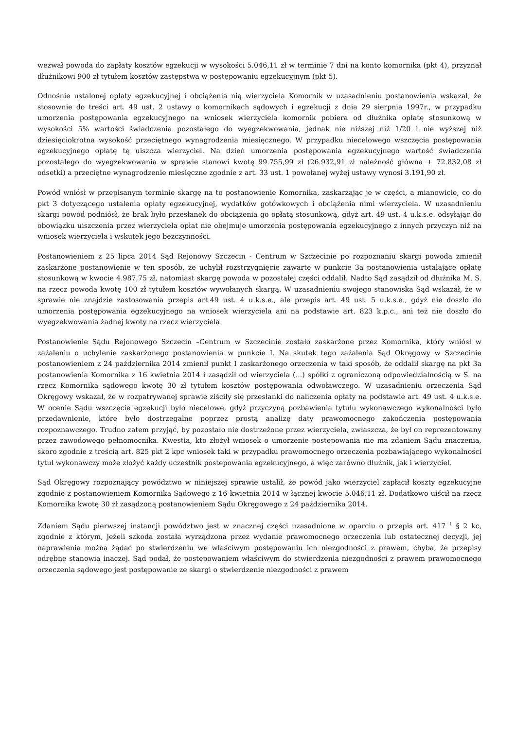wezwał powoda do zapłaty kosztów egzekucji w wysokości 5.046,11 zł w terminie 7 dni na konto komornika (pkt 4), przyznał dłużnikowi 900 zł tytułem kosztów zastępstwa w postępowaniu egzekucyjnym (pkt 5).
Odnośnie ustalonej opłaty egzekucyjnej i obciążenia nią wierzyciela Komornik w uzasadnieniu postanowienia wskazał, że stosownie do treści art. 49 ust. 2 ustawy o komornikach sądowych i egzekucji z dnia 29 sierpnia 1997r., w przypadku umorzenia postępowania egzekucyjnego na wniosek wierzyciela komornik pobiera od dłużnika opłatę stosunkową w wysokości 5% wartości świadczenia pozostałego do wyegzekwowania, jednak nie niższej niż 1/20 i nie wyższej niż dziesięciokrotna wysokość przeciętnego wynagrodzenia miesięcznego. W przypadku niecelowego wszczęcia postępowania egzekucyjnego opłatę tę uiszcza wierzyciel. Na dzień umorzenia postępowania egzekucyjnego wartość świadczenia pozostałego do wyegzekwowania w sprawie stanowi kwotę 99.755,99 zł (26.932,91 zł należność główna + 72.832,08 zł odsetki) a przeciętne wynagrodzenie miesięczne zgodnie z art. 33 ust. 1 powołanej wyżej ustawy wynosi 3.191,90 zł.
Powód wniósł w przepisanym terminie skargę na to postanowienie Komornika, zaskarżając je w części, a mianowicie, co do pkt 3 dotyczącego ustalenia opłaty egzekucyjnej, wydatków gotówkowych i obciążenia nimi wierzyciela. W uzasadnieniu skargi powód podniósł, że brak było przesłanek do obciążenia go opłatą stosunkową, gdyż art. 49 ust. 4 u.k.s.e. odsyłając do obowiązku uiszczenia przez wierzyciela opłat nie obejmuje umorzenia postępowania egzekucyjnego z innych przyczyn niż na wniosek wierzyciela i wskutek jego bezczynności.
Postanowieniem z 25 lipca 2014 Sąd Rejonowy Szczecin - Centrum w Szczecinie po rozpoznaniu skargi powoda zmienił zaskarżone postanowienie w ten sposób, że uchylił rozstrzygnięcie zawarte w punkcie 3a postanowienia ustalające opłatę stosunkową w kwocie 4.987,75 zł, natomiast skargę powoda w pozostałej części oddalił. Nadto Sąd zasądził od dłużnika M. S. na rzecz powoda kwotę 100 zł tytułem kosztów wywołanych skargą. W uzasadnieniu swojego stanowiska Sąd wskazał, że w sprawie nie znajdzie zastosowania przepis art.49 ust. 4 u.k.s.e., ale przepis art. 49 ust. 5 u.k.s.e., gdyż nie doszło do umorzenia postępowania egzekucyjnego na wniosek wierzyciela ani na podstawie art. 823 k.p.c., ani też nie doszło do wyegzekwowania żadnej kwoty na rzecz wierzyciela.
Postanowienie Sądu Rejonowego Szczecin –Centrum w Szczecinie zostało zaskarżone przez Komornika, który wniósł w zażaleniu o uchylenie zaskarżonego postanowienia w punkcie I. Na skutek tego zażalenia Sąd Okręgowy w Szczecinie postanowieniem z 24 października 2014 zmienił punkt I zaskarżonego orzeczenia w taki sposób, że oddalił skargę na pkt 3a postanowienia Komornika z 16 kwietnia 2014 i zasądził od wierzyciela (...) spółki z ograniczoną odpowiedzialnością w S. na rzecz Komornika sądowego kwotę 30 zł tytułem kosztów postępowania odwoławczego. W uzasadnieniu orzeczenia Sąd Okręgowy wskazał, że w rozpatrywanej sprawie ziściły się przesłanki do naliczenia opłaty na podstawie art. 49 ust. 4 u.k.s.e. W ocenie Sądu wszczęcie egzekucji było niecelowe, gdyż przyczyną pozbawienia tytułu wykonawczego wykonalności było przedawnienie, które było dostrzegalne poprzez prostą analizę daty prawomocnego zakończenia postępowania rozpoznawczego. Trudno zatem przyjąć, by pozostało nie dostrzeżone przez wierzyciela, zwłaszcza, że był on reprezentowany przez zawodowego pełnomocnika. Kwestia, kto złożył wniosek o umorzenie postępowania nie ma zdaniem Sądu znaczenia, skoro zgodnie z treścią art. 825 pkt 2 kpc wniosek taki w przypadku prawomocnego orzeczenia pozbawiającego wykonalności tytuł wykonawczy może złożyć każdy uczestnik postepowania egzekucyjnego, a więc zarówno dłużnik, jak i wierzyciel.
Sąd Okręgowy rozpoznający powództwo w niniejszej sprawie ustalił, że powód jako wierzyciel zapłacił koszty egzekucyjne zgodnie z postanowieniem Komornika Sądowego z 16 kwietnia 2014 w łącznej kwocie 5.046.11 zł. Dodatkowo uiścił na rzecz Komornika kwotę 30 zł zasądzoną postanowieniem Sądu Okręgowego z 24 października 2014.
Zdaniem Sądu pierwszej instancji powództwo jest w znacznej części uzasadnione w oparciu o przepis art. 417 <sup>1</sup> § 2 kc, zgodnie z którym, jeżeli szkoda została wyrządzona przez wydanie prawomocnego orzeczenia lub ostatecznej decyzji, jej naprawienia można żądać po stwierdzeniu we właściwym postępowaniu ich niezgodności z prawem, chyba, że przepisy odrębne stanowią inaczej. Sąd podał, że postępowaniem właściwym do stwierdzenia niezgodności z prawem prawomocnego orzeczenia sądowego jest postępowanie ze skargi o stwierdzenie niezgodności z prawem